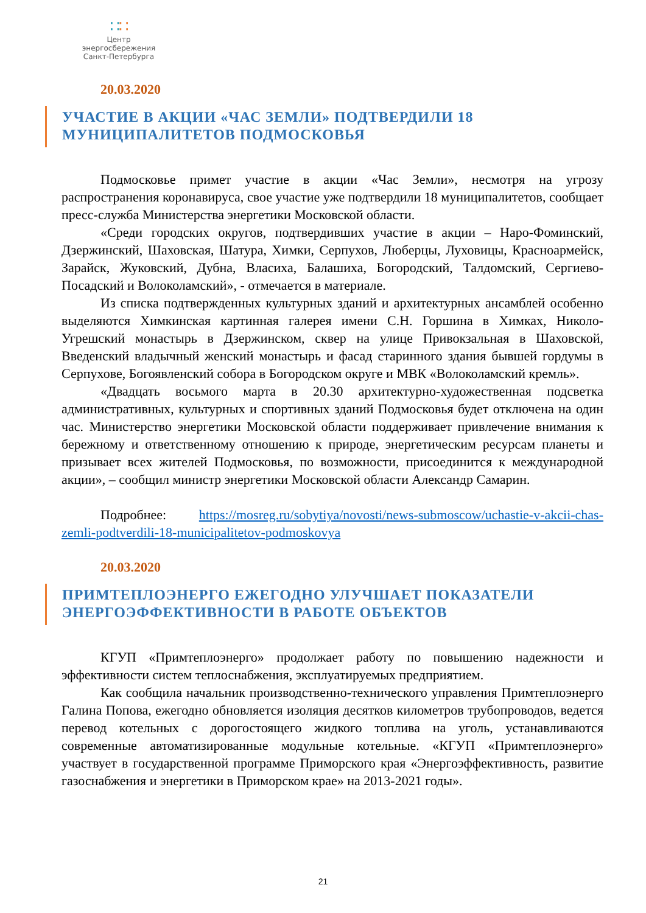∷∷
Центр энергосбережения
Санкт-Петербурга
20.03.2020
УЧАСТИЕ В АКЦИИ «ЧАС ЗЕМЛИ» ПОДТВЕРДИЛИ 18 МУНИЦИПАЛИТЕТОВ ПОДМОСКОВЬЯ
Подмосковье примет участие в акции «Час Земли», несмотря на угрозу распространения коронавируса, свое участие уже подтвердили 18 муниципалитетов, сообщает пресс-служба Министерства энергетики Московской области.
«Среди городских округов, подтвердивших участие в акции – Наро-Фоминский, Дзержинский, Шаховская, Шатура, Химки, Серпухов, Люберцы, Луховицы, Красноармейск, Зарайск, Жуковский, Дубна, Власиха, Балашиха, Богородский, Талдомский, Сергиево-Посадский и Волоколамский», - отмечается в материале.
Из списка подтвержденных культурных зданий и архитектурных ансамблей особенно выделяются Химкинская картинная галерея имени С.Н. Горшина в Химках, Николо-Угрешский монастырь в Дзержинском, сквер на улице Привокзальная в Шаховской, Введенский владычный женский монастырь и фасад старинного здания бывшей гордумы в Серпухове, Богоявленский собора в Богородском округе и МВК «Волоколамский кремль».
«Двадцать восьмого марта в 20.30 архитектурно-художественная подсветка административных, культурных и спортивных зданий Подмосковья будет отключена на один час. Министерство энергетики Московской области поддерживает привлечение внимания к бережному и ответственному отношению к природе, энергетическим ресурсам планеты и призывает всех жителей Подмосковья, по возможности, присоединится к международной акции», – сообщил министр энергетики Московской области Александр Самарин.
Подробнее: https://mosreg.ru/sobytiya/novosti/news-submoscow/uchastie-v-akcii-chas-zemli-podtverdili-18-municipalitetov-podmoskovya
20.03.2020
ПРИМТЕПЛОЭНЕРГО ЕЖЕГОДНО УЛУЧШАЕТ ПОКАЗАТЕЛИ ЭНЕРГОЭФФЕКТИВНОСТИ В РАБОТЕ ОБЪЕКТОВ
КГУП «Примтеплоэнерго» продолжает работу по повышению надежности и эффективности систем теплоснабжения, эксплуатируемых предприятием.
Как сообщила начальник производственно-технического управления Примтеплоэнерго Галина Попова, ежегодно обновляется изоляция десятков километров трубопроводов, ведется перевод котельных с дорогостоящего жидкого топлива на уголь, устанавливаются современные автоматизированные модульные котельные. «КГУП «Примтеплоэнерго» участвует в государственной программе Приморского края «Энергоэффективность, развитие газоснабжения и энергетики в Приморском крае» на 2013-2021 годы».
21